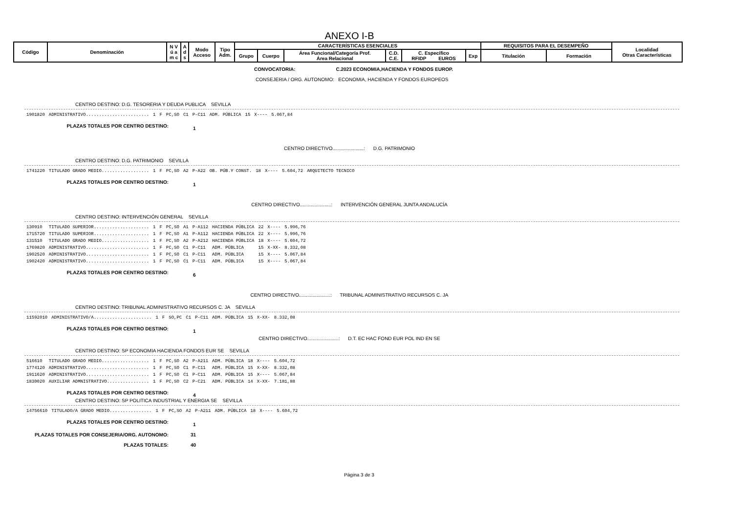ANEXO I-B
| Código | Denominación | N V ú a m c | A d s | Modo Acceso | Tipo Adm. | CARACTERÍSTICAS ESENCIALES | | | | | | REQUISITOS PARA EL DESEMPEÑO | | Localidad Otras Características |
| | | | | | | Grupo | Cuerpo | Área Funcional/Categoría Prof. Área Relacional | C.D. C.E. | C. Específico RFIDP EUROS | Exp | Titulación | Formación | |
CONVOCATORIA: C.2023 ECONOMIA,HACIENDA Y FONDOS EUROP.
CONSEJERIA / ORG. AUTONOMO: ECONOMIA, HACIENDA Y FONDOS EUROPEOS
CENTRO DESTINO: D.G. TESORERIA Y DEUDA PUBLICA SEVILLA
| 1901820 | ADMINISTRATIVO........................ | 1 | F | PC,SO | C1 | P-C11 | ADM. PÚBLICA | 15 | X---- | 5.067,84 | |
PLAZAS TOTALES POR CENTRO DESTINO: 1
CENTRO DIRECTIVO.......................: D.G. PATRIMONIO
CENTRO DESTINO: D.G. PATRIMONIO SEVILLA
| 1741220 | TITULADO GRADO MEDIO.................. | 1 | F | PC,SO | A2 | P-A22 | OB. PÚB.Y CONST. | 18 | X---- | 5.604,72 | ARQUITECTO TECNICO |
PLAZAS TOTALES POR CENTRO DESTINO: 1
CENTRO DIRECTIVO.......................: INTERVENCIÓN GENERAL JUNTA ANDALUCÍA
CENTRO DESTINO: INTERVENCIÓN GENERAL SEVILLA
| 130910 | TITULADO SUPERIOR..................... | 1 | F | PC,SO | A1 | P-A112 | HACIENDA PÚBLICA | 22 | X---- | 5.996,76 |
| 1715720 | TITULADO SUPERIOR..................... | 1 | F | PC,SO | A1 | P-A112 | HACIENDA PÚBLICA | 22 | X---- | 5.996,76 |
| 131510 | TITULADO GRADO MEDIO.................. | 1 | F | PC,SO | A2 | P-A212 | HACIENDA PÚBLICA | 18 | X---- | 5.604,72 |
| 1769820 | ADMINISTRATIVO........................ | 1 | F | PC,SO | C1 | P-C11 | ADM. PÚBLICA | 15 | X-XX- | 8.332,08 |
| 1902520 | ADMINISTRATIVO........................ | 1 | F | PC,SO | C1 | P-C11 | ADM. PÚBLICA | 15 | X---- | 5.067,84 |
| 1902420 | ADMINISTRATIVO........................ | 1 | F | PC,SO | C1 | P-C11 | ADM. PÚBLICA | 15 | X---- | 5.067,84 |
PLAZAS TOTALES POR CENTRO DESTINO: 6
CENTRO DIRECTIVO.......................: TRIBUNAL ADMINISTRATIVO RECURSOS C. JA
CENTRO DESTINO: TRIBUNAL ADMINISTRATIVO RECURSOS C. JA SEVILLA
| 11592010 | ADMINISTRATIVO/A...................... | 1 | F | SO,PC | C1 | P-C11 | ADM. PÚBLICA | 15 | X-XX- | 8.332,08 |
PLAZAS TOTALES POR CENTRO DESTINO: 1
CENTRO DIRECTIVO.......................: D.T. EC HAC FOND EUR POL IND EN SE
CENTRO DESTINO: SP ECONOMIA HACIENDA FONDOS EUR SE SEVILLA
| 516610 | TITULADO GRADO MEDIO.................. | 1 | F | PC,SO | A2 | P-A211 | ADM. PÚBLICA | 18 | X---- | 5.604,72 |
| 1774120 | ADMINISTRATIVO........................ | 1 | F | PC,SO | C1 | P-C11 | ADM. PÚBLICA | 15 | X-XX- | 8.332,08 |
| 1911620 | ADMINISTRATIVO........................ | 1 | F | PC,SO | C1 | P-C11 | ADM. PÚBLICA | 15 | X---- | 5.067,84 |
| 1830020 | AUXILIAR ADMNISTRATIVO................ | 1 | F | PC,SO | C2 | P-C21 | ADM. PÚBLICA | 14 | X-XX- | 7.181,88 |
PLAZAS TOTALES POR CENTRO DESTINO: 4
CENTRO DESTINO: SP POLITICA INDUSTRIAL Y ENERGIA SE SEVILLA
| 14756610 | TITULADO/A GRADO MEDIO................ | 1 | F | PC,SO | A2 | P-A211 | ADM. PÚBLICA | 18 | X---- | 5.604,72 |
PLAZAS TOTALES POR CENTRO DESTINO: 1
PLAZAS TOTALES POR CONSEJERIA/ORG. AUTONOMO: 31
PLAZAS TOTALES: 40
Página 3 de 3